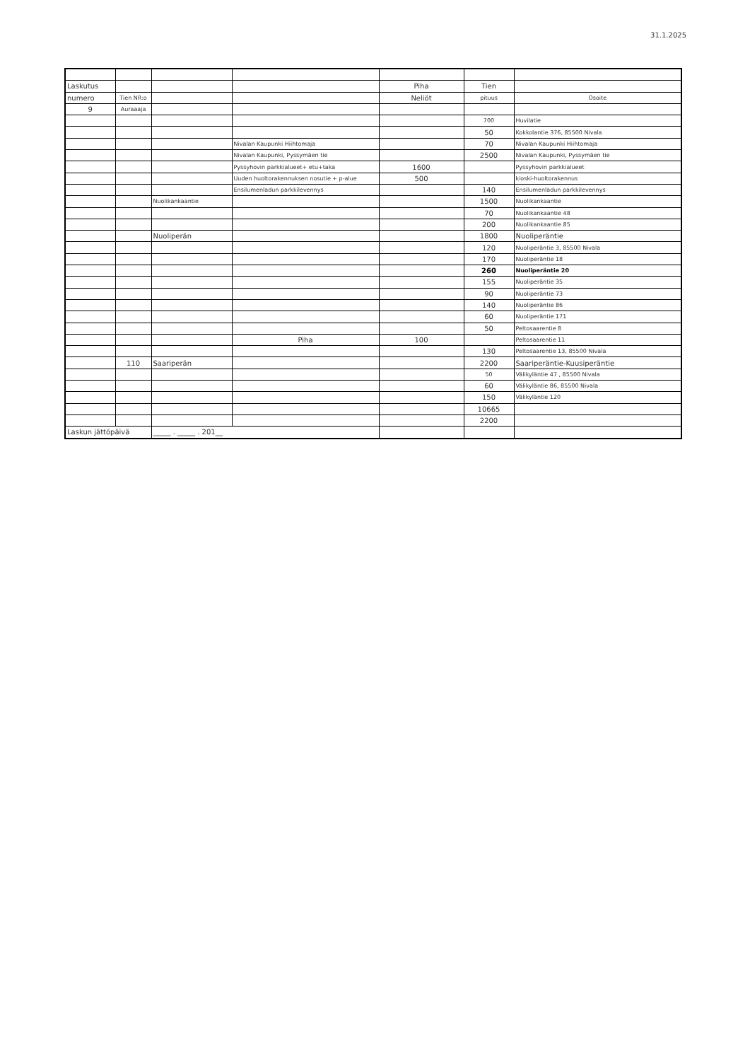31.1.2025
| Laskutus | | | | Piha | Tien | |
| numero | Tien NR:o | | | Neliöt | pituus | Osoite |
| 9 | Auraaaja | | | | | |
| | | | | | 700 | Huvilatie |
| | | | | | 50 | Kokkolantie 376, 85500 Nivala |
| | | | Nivalan Kaupunki Hiihtomaja | | 70 | Nivalan Kaupunki Hiihtomaja |
| | | | Nivalan Kaupunki, Pyssymäen tie | | 2500 | Nivalan Kaupunki, Pyssymäen tie |
| | | | Pyssyhovin parkkialueet+ etu+taka | 1600 | | Pyssyhovin parkkialueet |
| | | | Uuden huoltorakennuksen nosutie + p-alue | 500 | | kioski-huoltorakennus |
| | | | Ensilumenladun parkkilevennys | | 140 | Ensilumenladun parkkilevennys |
| | | Nuolikankaantie | | | 1500 | Nuolikankaantie |
| | | | | | 70 | Nuolikankaantie 48 |
| | | | | | 200 | Nuolikankaantie 85 |
| | | Nuoliperän | | | 1800 | Nuoliperäntie |
| | | | | | 120 | Nuoliperäntie 3, 85500 Nivala |
| | | | | | 170 | Nuoliperäntie 18 |
| | | | | | 260 | Nuoliperäntie 20 |
| | | | | | 155 | Nuoliperäntie 35 |
| | | | | | 90 | Nuoliperäntie 73 |
| | | | | | 140 | Nuoliperäntie 86 |
| | | | | | 60 | Nuoliperäntie 171 |
| | | | | | 50 | Peltosaarentie 8 |
| | | | Piha | 100 | | Peltosaarentie 11 |
| | | | | | 130 | Peltosaarentie 13, 85500 Nivala |
| | 110 | Saariperän | | | 2200 | Saariperäntie-Kuusiperäntie |
| | | | | | 50 | Välikyläntie 47 , 85500 Nivala |
| | | | | | 60 | Välikyläntie 86, 85500 Nivala |
| | | | | | 150 | Välikyläntie 120 |
| | | | | | 10665 | |
| | | | | | 2200 | |
| Laskun jättöpäivä | | _____ . _____ . 201__ | | | | |